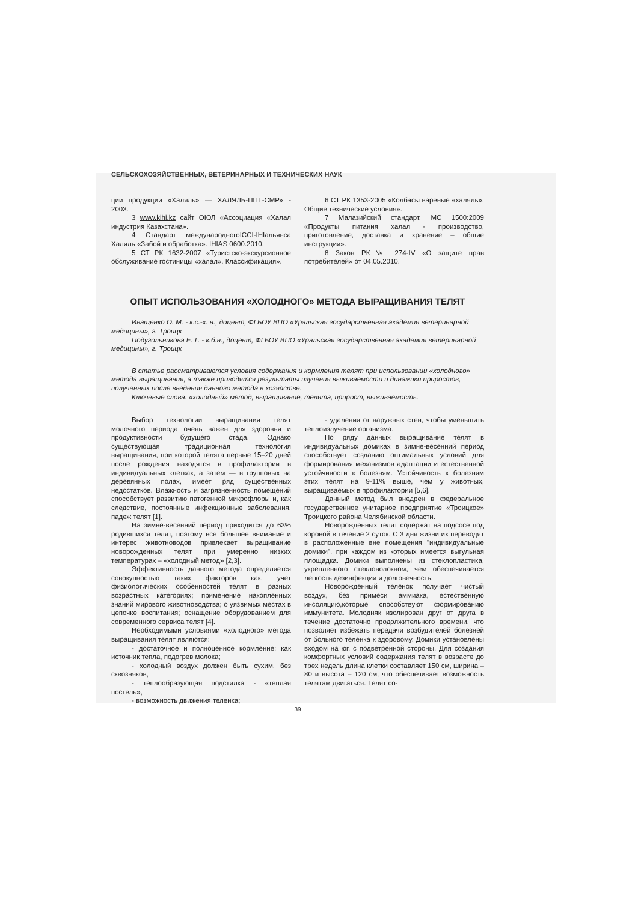СЕЛЬСКОХОЗЯЙСТВЕННЫХ, ВЕТЕРИНАРНЫХ И ТЕХНИЧЕСКИХ НАУК
ции продукции «Халяль» — ХАЛЯЛЬ-ППТ-СМР» - 2003.
3 www.kihi.kz сайт ОЮЛ «Ассоциация «Халал индустрия Казахстана».
4 Стандарт международногоICCI-IHIальянса Халяль «Забой и обработка». IHIAS 0600:2010.
5 СТ РК 1632-2007 «Туристско-экскурсионное обслуживание гостиницы «халал». Классификация».
6 СТ РК 1353-2005 «Колбасы вареные «халяль». Общие технические условия».
7 Малазийский стандарт. МС 1500:2009 «Продукты питания халал - производство, приготовление, доставка и хранение – общие инструкции».
8 Закон РК№ 274-IV «О защите прав потребителей» от 04.05.2010.
ОПЫТ ИСПОЛЬЗОВАНИЯ «ХОЛОДНОГО» МЕТОДА ВЫРАЩИВАНИЯ ТЕЛЯТ
Иващенко О. М. - к.с.-х. н., доцент, ФГБОУ ВПО «Уральская государственная академия ветеринарной медицины», г. Троицк
Подугольникова Е. Г. - к.б.н., доцент, ФГБОУ ВПО «Уральская государственная академия ветеринарной медицины», г. Троицк
В статье рассматриваются условия содержания и кормления телят при использовании «холодного» метода выращивания, а также приводятся результаты изучения выживаемости и динамики приростов, полученных после введения данного метода в хозяйстве.
Ключевые слова: «холодный» метод, выращивание, телята, прирост, выживаемость.
Выбор технологии выращивания телят молочного периода очень важен для здоровья и продуктивности будущего стада. Однако существующая традиционная технология выращивания, при которой телята первые 15–20 дней после рождения находятся в профилактории в индивидуальных клетках, а затем — в групповых на деревянных полах, имеет ряд существенных недостатков. Влажность и загрязненность помещений способствует развитию патогенной микрофлоры и, как следствие, постоянные инфекционные заболевания, падеж телят [1].
На зимне-весенний период приходится до 63% родившихся телят, поэтому все большее внимание и интерес животноводов привлекает выращивание новорожденных телят при умеренно низких температурах – «холодный метод» [2,3].
Эффективность данного метода определяется совокупностью таких факторов как: учет физиологических особенностей телят в разных возрастных категориях; применение накопленных знаний мирового животноводства; о уязвимых местах в цепочке воспитания; оснащение оборудованием для современного сервиса телят [4].
Необходимыми условиями «холодного» метода выращивания телят являются:
- достаточное и полноценное кормление; как источник тепла, подогрев молока;
- холодный воздух должен быть сухим, без сквозняков;
- теплообразующая подстилка - «теплая постель»;
- возможность движения теленка;
- удаления от наружных стен, чтобы уменьшить теплоизлучение организма.
По ряду данных выращивание телят в индивидуальных домиках в зимне-весенний период способствует созданию оптимальных условий для формирования механизмов адаптации и естественной устойчивости к болезням. Устойчивость к болезням этих телят на 9-11% выше, чем у животных, выращиваемых в профилактории [5,6].
Данный метод был внедрен в федеральное государственное унитарное предприятие «Троицкое» Троицкого района Челябинской области.
Новорожденных телят содержат на подсосе под коровой в течение 2 суток. С 3 дня жизни их переводят в расположенные вне помещения "индивидуальные домики", при каждом из которых имеется выгульная площадка. Домики выполнены из стеклопластика, укрепленного стекловолокном, чем обеспечивается легкость дезинфекции и долговечность.
Новорождённый телёнок получает чистый воздух, без примеси аммиака, естественную инсоляцию,которые способствуют формированию иммунитета. Молодняк изолирован друг от друга в течение достаточно продолжительного времени, что позволяет избежать передачи возбудителей болезней от больного теленка к здоровому. Домики установлены входом на юг, с подветренной стороны. Для создания комфортных условий содержания телят в возрасте до трех недель длина клетки составляет 150 см, ширина – 80 и высота – 120 см, что обеспечивает возможность телятам двигаться. Телят со-
39